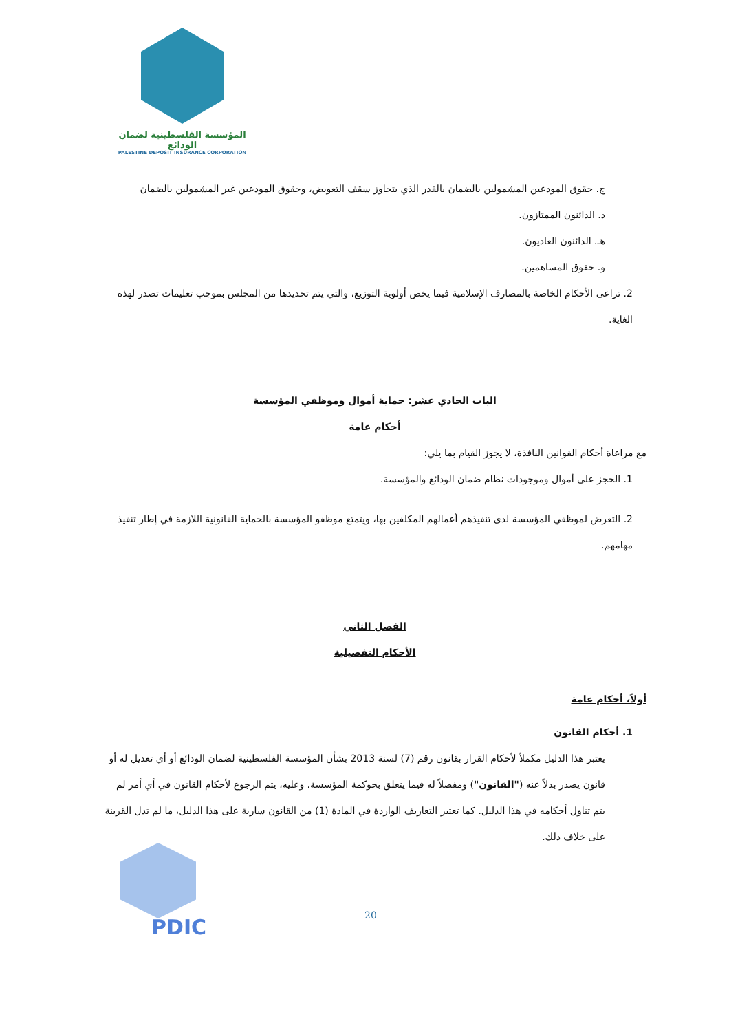المؤسسة الفلسطينية لضمان الودائع
PALESTINE DEPOSIT INSURANCE CORPORATION
ج. حقوق المودعين المشمولين بالضمان بالقدر الذي يتجاوز سقف التعويض، وحقوق المودعين غير المشمولين بالضمان
د. الدائنون الممتازون.
هـ. الدائنون العاديون.
و. حقوق المساهمين.
2. تراعى الأحكام الخاصة بالمصارف الإسلامية فيما يخص أولوية التوزيع، والتي يتم تحديدها من المجلس بموجب تعليمات تصدر لهذه الغاية.
الباب الحادي عشر: حماية أموال وموظفي المؤسسة
أحكام عامة
مع مراعاة أحكام القوانين النافذة، لا يجوز القيام بما يلي:
1. الحجز على أموال وموجودات نظام ضمان الودائع والمؤسسة.
2. التعرض لموظفي المؤسسة لدى تنفيذهم أعمالهم المكلفين بها، ويتمتع موظفو المؤسسة بالحماية القانونية اللازمة في إطار تنفيذ مهامهم.
الفصل الثاني
الأحكام التفصيلية
أولاً، أحكام عامة
1. أحكام القانون
يعتبر هذا الدليل مكملاً لأحكام القرار بقانون رقم (7) لسنة 2013 بشأن المؤسسة الفلسطينية لضمان الودائع أو أي تعديل له أو قانون يصدر بدلاً عنه ("القانون") ومفصلاً له فيما يتعلق بحوكمة المؤسسة. وعليه، يتم الرجوع لأحكام القانون في أي أمر لم يتم تناول أحكامه في هذا الدليل. كما تعتبر التعاريف الواردة في المادة (1) من القانون سارية على هذا الدليل، ما لم تدل القرينة على خلاف ذلك.
PDIC 20